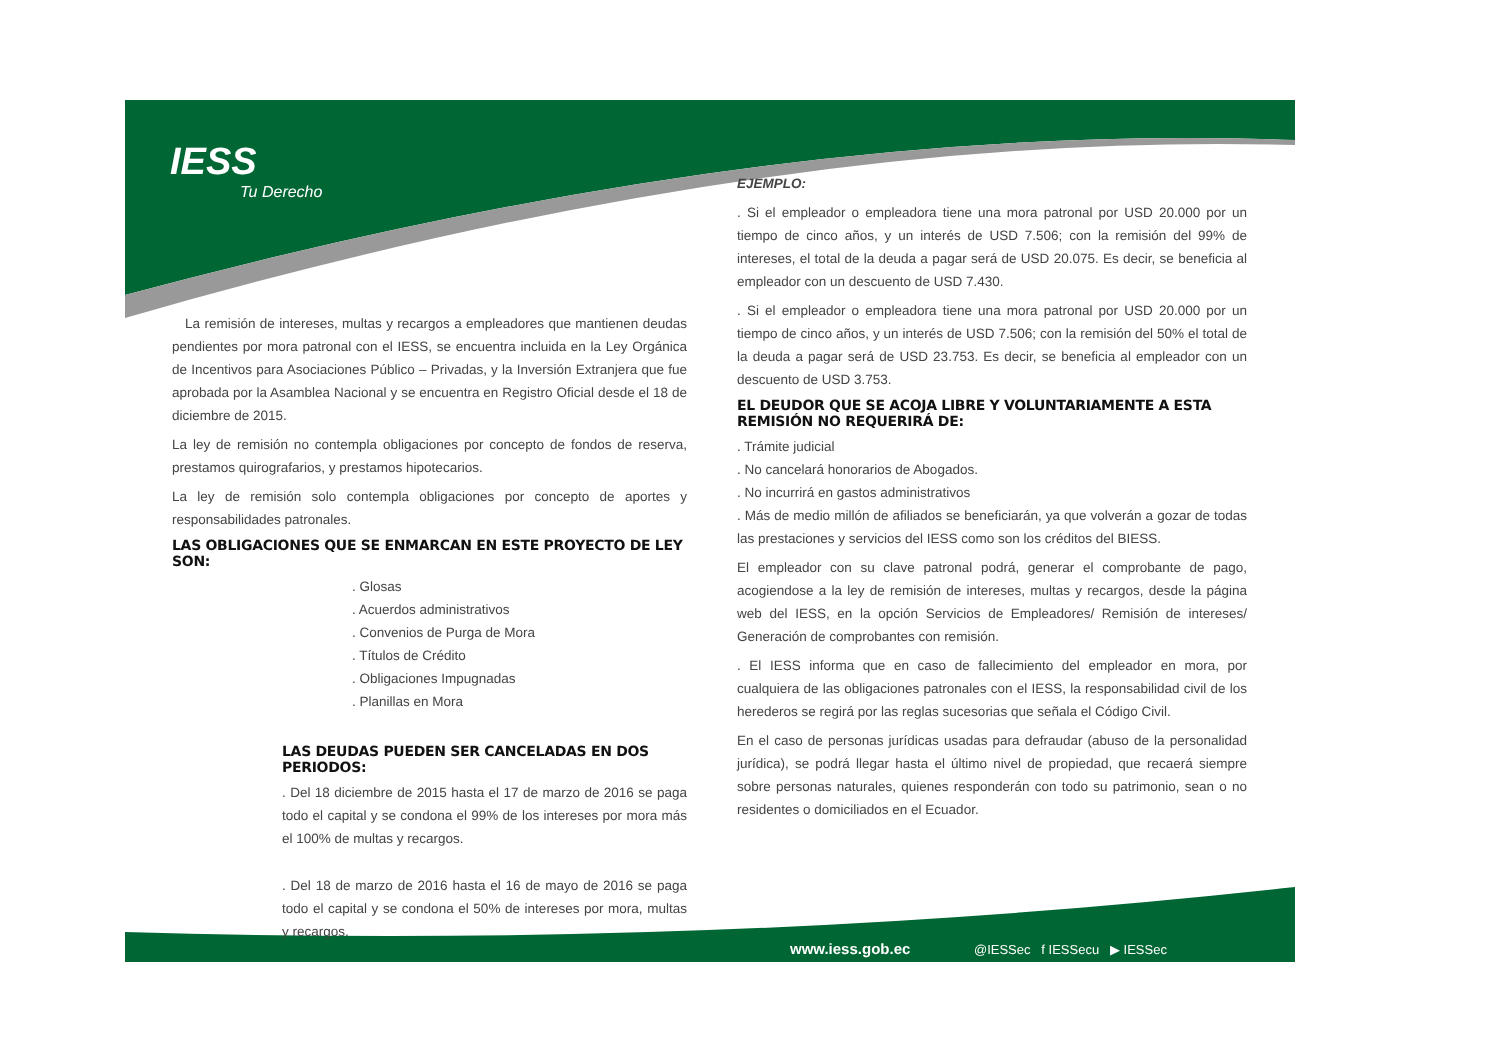IESS
Tu Derecho
La remisión de intereses, multas y recargos a empleadores que mantienen deudas pendientes por mora patronal con el IESS, se encuentra incluida en la Ley Orgánica de Incentivos para Asociaciones Público – Privadas, y la Inversión Extranjera que fue aprobada por la Asamblea Nacional y se encuentra en Registro Oficial desde el 18 de diciembre de 2015.
La ley de remisión no contempla obligaciones por concepto de fondos de reserva, prestamos quirografarios, y prestamos hipotecarios.
La ley de remisión solo contempla obligaciones por concepto de aportes y responsabilidades patronales.
LAS OBLIGACIONES QUE SE ENMARCAN EN ESTE PROYECTO DE LEY SON:
. Glosas
. Acuerdos administrativos
. Convenios de Purga de Mora
. Títulos de Crédito
. Obligaciones Impugnadas
. Planillas en Mora
LAS DEUDAS PUEDEN SER CANCELADAS EN DOS PERIODOS:
. Del 18 diciembre de 2015 hasta el 17 de marzo de 2016 se paga todo el capital y se condona el 99% de los intereses por mora más el 100% de multas y recargos.
. Del 18 de marzo de 2016 hasta el 16 de mayo de 2016 se paga todo el capital y se condona el 50% de intereses por mora, multas y recargos.
EJEMPLO:
. Si el empleador o empleadora tiene una mora patronal por USD 20.000 por un tiempo de cinco años, y un interés de USD 7.506; con la remisión del 99% de intereses, el total de la deuda a pagar será de USD 20.075. Es decir, se beneficia al empleador con un descuento de USD 7.430.
. Si el empleador o empleadora tiene una mora patronal por USD 20.000 por un tiempo de cinco años, y un interés de USD 7.506; con la remisión del 50% el total de la deuda a pagar será de USD 23.753. Es decir, se beneficia al empleador con un descuento de USD 3.753.
EL DEUDOR QUE SE ACOJA LIBRE Y VOLUNTARIAMENTE A ESTA REMISIÓN NO REQUERIRÁ DE:
. Trámite judicial
. No cancelará honorarios de Abogados.
. No incurrirá en gastos administrativos
. Más de medio millón de afiliados se beneficiarán, ya que volverán a gozar de todas las prestaciones y servicios del IESS como son los créditos del BIESS.
El empleador con su clave patronal podrá, generar el comprobante de pago, acogiendose a la ley de remisión de intereses, multas y recargos, desde la página web del IESS, en la opción Servicios de Empleadores/ Remisión de intereses/ Generación de comprobantes con remisión.
. El IESS informa que en caso de fallecimiento del empleador en mora, por cualquiera de las obligaciones patronales con el IESS, la responsabilidad civil de los herederos se regirá por las reglas sucesorias que señala el Código Civil.
En el caso de personas jurídicas usadas para defraudar (abuso de la personalidad jurídica), se podrá llegar hasta el último nivel de propiedad, que recaerá siempre sobre personas naturales, quienes responderán con todo su patrimonio, sean o no residentes o domiciliados en el Ecuador.
www.iess.gob.ec @IESSec f IESSecu ▶ IESSec